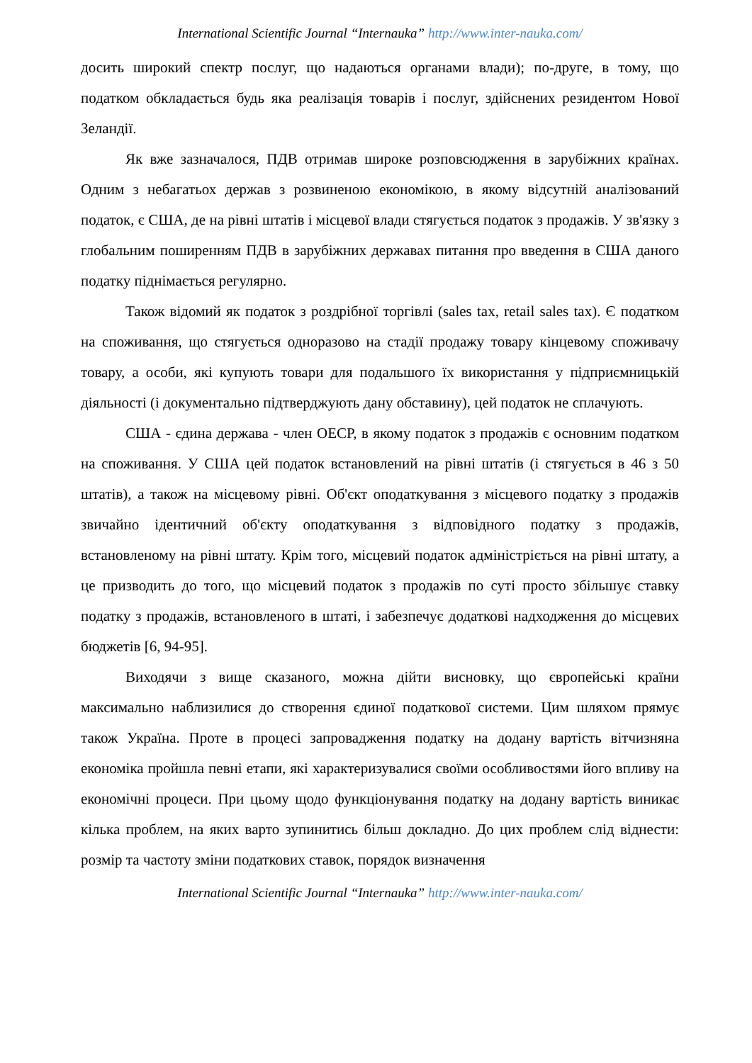International Scientific Journal “Internauka” http://www.inter-nauka.com/
досить широкий спектр послуг, що надаються органами влади); по-друге, в тому, що податком обкладається будь яка реалізація товарів і послуг, здійснених резидентом Нової Зеландії.
Як вже зазначалося, ПДВ отримав широке розповсюдження в зарубіжних країнах. Одним з небагатьох держав з розвиненою економікою, в якому відсутній аналізований податок, є США, де на рівні штатів і місцевої влади стягується податок з продажів. У зв'язку з глобальним поширенням ПДВ в зарубіжних державах питання про введення в США даного податку піднімається регулярно.
Також відомий як податок з роздрібної торгівлі (sales tax, retail sales tax). Є податком на споживання, що стягується одноразово на стадії продажу товару кінцевому споживачу товару, а особи, які купують товари для подальшого їх використання у підприємницькій діяльності (і документально підтверджують дану обставину), цей податок не сплачують.
США - єдина держава - член ОЕСР, в якому податок з продажів є основним податком на споживання. У США цей податок встановлений на рівні штатів (і стягується в 46 з 50 штатів), а також на місцевому рівні. Об'єкт оподаткування з місцевого податку з продажів звичайно ідентичний об'єкту оподаткування з відповідного податку з продажів, встановленому на рівні штату. Крім того, місцевий податок адміністріється на рівні штату, а це призводить до того, що місцевий податок з продажів по суті просто збільшує ставку податку з продажів, встановленого в штаті, і забезпечує додаткові надходження до місцевих бюджетів [6, 94-95].
Виходячи з вище сказаного, можна дійти висновку, що європейські країни максимально наблизилися до створення єдиної податкової системи. Цим шляхом прямує також Україна. Проте в процесі запровадження податку на додану вартість вітчизняна економіка пройшла певні етапи, які характеризувалися своїми особливостями його впливу на економічні процеси. При цьому щодо функціонування податку на додану вартість виникає кілька проблем, на яких варто зупинитись більш докладно. До цих проблем слід віднести: розмір та частоту зміни податкових ставок, порядок визначення
International Scientific Journal “Internauka” http://www.inter-nauka.com/